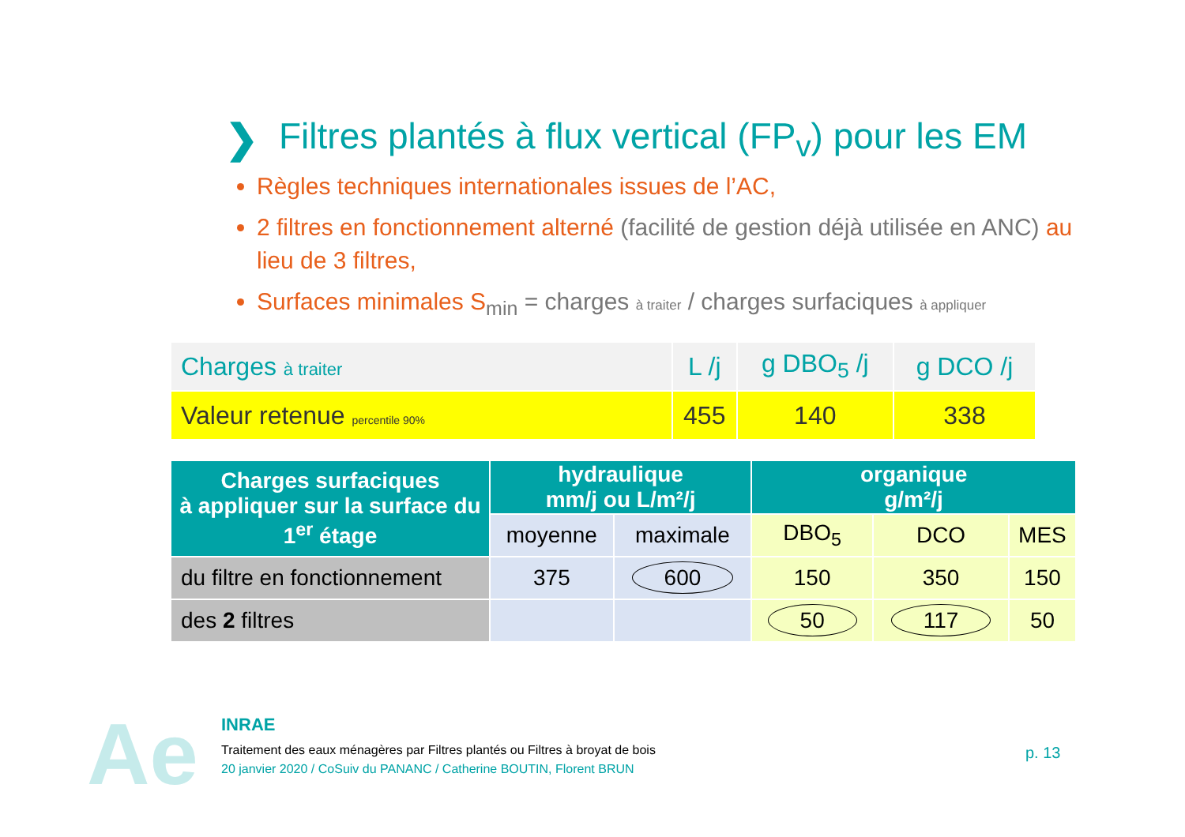❯ Filtres plantés à flux vertical (FP<sub>v</sub>) pour les EM
Règles techniques internationales issues de l’AC,
2 filtres en fonctionnement alterné (facilité de gestion déjà utilisée en ANC) au lieu de 3 filtres,
Surfaces minimales S<sub>min</sub> = charges à traiter / charges surfaciques à appliquer
| Charges à traiter | L /j | g DBO<sub>5</sub> /j | g DCO /j |
| Valeur retenue percentile 90% | 455 | 140 | 338 |
| Charges surfaciques à appliquer sur la surface du 1<sup>er</sup> étage | hydraulique mm/j ou L/m²/j | | organique g/m²/j | | |
| | moyenne | maximale | DBO<sub>5</sub> | DCO | MES |
| du filtre en fonctionnement | 375 | 600 | 150 | 350 | 150 |
| des 2 filtres | | | 50 | 117 | 50 |
Ae
INRAE
Traitement des eaux ménagères par Filtres plantés ou Filtres à broyat de bois
20 janvier 2020 / CoSuiv du PANANC / Catherine BOUTIN, Florent BRUN
p. 13